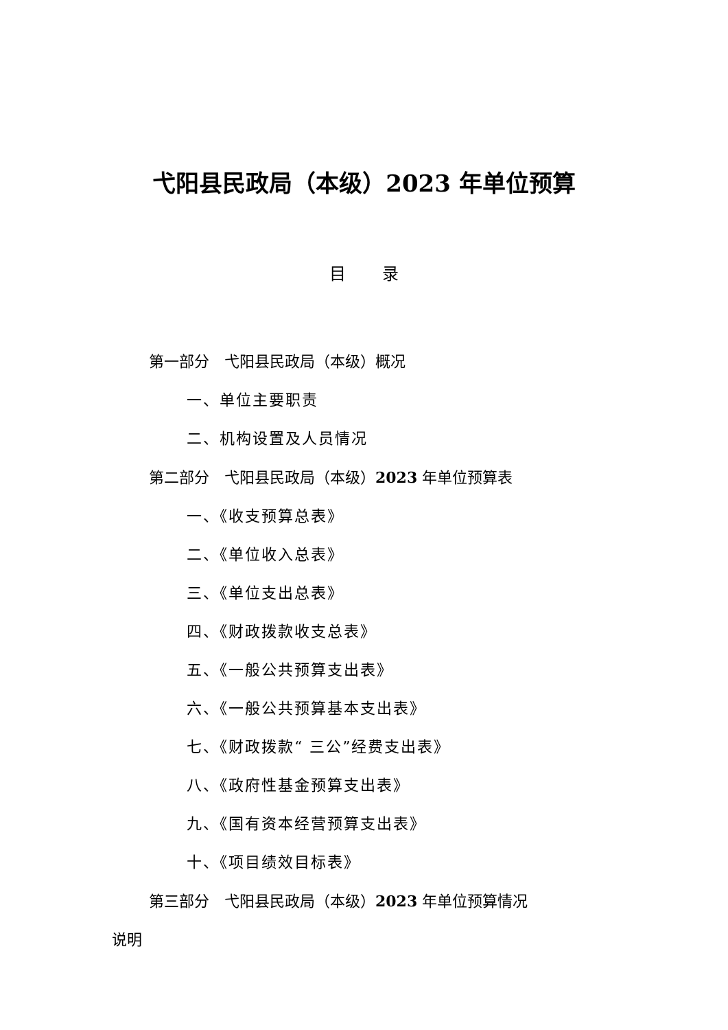弋阳县民政局（本级）2023 年单位预算
目 录
第一部分　弋阳县民政局（本级）概况
一、单位主要职责
二、机构设置及人员情况
第二部分　弋阳县民政局（本级）2023 年单位预算表
一、《收支预算总表》
二、《单位收入总表》
三、《单位支出总表》
四、《财政拨款收支总表》
五、《一般公共预算支出表》
六、《一般公共预算基本支出表》
七、《财政拨款“ 三公”经费支出表》
八、《政府性基金预算支出表》
九、《国有资本经营预算支出表》
十、《项目绩效目标表》
第三部分　弋阳县民政局（本级）2023 年单位预算情况
说明